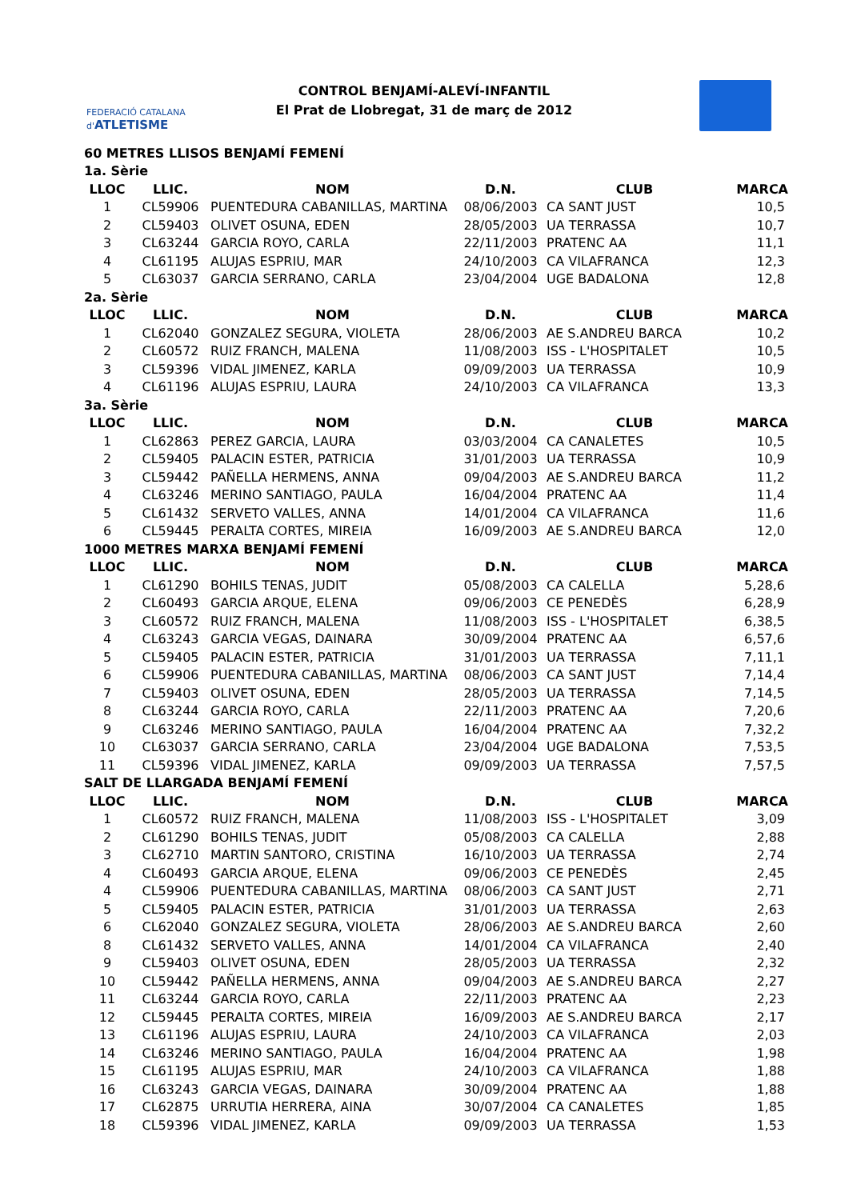FEDERACIÓ CATALANA d'ATLETISME
CONTROL BENJAMÍ-ALEVÍ-INFANTIL
El Prat de Llobregat, 31 de març de 2012
| 60 METRES LLISOS BENJAMÍ FEMENÍ | | | | | |
| 1a. Sèrie | | | | | |
| LLOC | LLIC. | NOM | D.N. | CLUB | MARCA |
| 1 | CL59906 | PUENTEDURA CABANILLAS, MARTINA | 08/06/2003 | CA SANT JUST | 10,5 |
| 2 | CL59403 | OLIVET OSUNA, EDEN | 28/05/2003 | UA TERRASSA | 10,7 |
| 3 | CL63244 | GARCIA ROYO, CARLA | 22/11/2003 | PRATENC AA | 11,1 |
| 4 | CL61195 | ALUJAS ESPRIU, MAR | 24/10/2003 | CA VILAFRANCA | 12,3 |
| 5 | CL63037 | GARCIA SERRANO, CARLA | 23/04/2004 | UGE BADALONA | 12,8 |
| 2a. Sèrie | | | | | |
| LLOC | LLIC. | NOM | D.N. | CLUB | MARCA |
| 1 | CL62040 | GONZALEZ SEGURA, VIOLETA | 28/06/2003 | AE S.ANDREU BARCA | 10,2 |
| 2 | CL60572 | RUIZ FRANCH, MALENA | 11/08/2003 | ISS - L'HOSPITALET | 10,5 |
| 3 | CL59396 | VIDAL JIMENEZ, KARLA | 09/09/2003 | UA TERRASSA | 10,9 |
| 4 | CL61196 | ALUJAS ESPRIU, LAURA | 24/10/2003 | CA VILAFRANCA | 13,3 |
| 3a. Sèrie | | | | | |
| LLOC | LLIC. | NOM | D.N. | CLUB | MARCA |
| 1 | CL62863 | PEREZ GARCIA, LAURA | 03/03/2004 | CA CANALETES | 10,5 |
| 2 | CL59405 | PALACIN ESTER, PATRICIA | 31/01/2003 | UA TERRASSA | 10,9 |
| 3 | CL59442 | PAÑELLA HERMENS, ANNA | 09/04/2003 | AE S.ANDREU BARCA | 11,2 |
| 4 | CL63246 | MERINO SANTIAGO, PAULA | 16/04/2004 | PRATENC AA | 11,4 |
| 5 | CL61432 | SERVETO VALLES, ANNA | 14/01/2004 | CA VILAFRANCA | 11,6 |
| 6 | CL59445 | PERALTA CORTES, MIREIA | 16/09/2003 | AE S.ANDREU BARCA | 12,0 |
| 1000 METRES MARXA BENJAMÍ FEMENÍ | | | | | |
| LLOC | LLIC. | NOM | D.N. | CLUB | MARCA |
| 1 | CL61290 | BOHILS TENAS, JUDIT | 05/08/2003 | CA CALELLA | 5,28,6 |
| 2 | CL60493 | GARCIA ARQUE, ELENA | 09/06/2003 | CE PENEDÈS | 6,28,9 |
| 3 | CL60572 | RUIZ FRANCH, MALENA | 11/08/2003 | ISS - L'HOSPITALET | 6,38,5 |
| 4 | CL63243 | GARCIA VEGAS, DAINARA | 30/09/2004 | PRATENC AA | 6,57,6 |
| 5 | CL59405 | PALACIN ESTER, PATRICIA | 31/01/2003 | UA TERRASSA | 7,11,1 |
| 6 | CL59906 | PUENTEDURA CABANILLAS, MARTINA | 08/06/2003 | CA SANT JUST | 7,14,4 |
| 7 | CL59403 | OLIVET OSUNA, EDEN | 28/05/2003 | UA TERRASSA | 7,14,5 |
| 8 | CL63244 | GARCIA ROYO, CARLA | 22/11/2003 | PRATENC AA | 7,20,6 |
| 9 | CL63246 | MERINO SANTIAGO, PAULA | 16/04/2004 | PRATENC AA | 7,32,2 |
| 10 | CL63037 | GARCIA SERRANO, CARLA | 23/04/2004 | UGE BADALONA | 7,53,5 |
| 11 | CL59396 | VIDAL JIMENEZ, KARLA | 09/09/2003 | UA TERRASSA | 7,57,5 |
| SALT DE LLARGADA BENJAMÍ FEMENÍ | | | | | |
| LLOC | LLIC. | NOM | D.N. | CLUB | MARCA |
| 1 | CL60572 | RUIZ FRANCH, MALENA | 11/08/2003 | ISS - L'HOSPITALET | 3,09 |
| 2 | CL61290 | BOHILS TENAS, JUDIT | 05/08/2003 | CA CALELLA | 2,88 |
| 3 | CL62710 | MARTIN SANTORO, CRISTINA | 16/10/2003 | UA TERRASSA | 2,74 |
| 4 | CL60493 | GARCIA ARQUE, ELENA | 09/06/2003 | CE PENEDÈS | 2,45 |
| 4 | CL59906 | PUENTEDURA CABANILLAS, MARTINA | 08/06/2003 | CA SANT JUST | 2,71 |
| 5 | CL59405 | PALACIN ESTER, PATRICIA | 31/01/2003 | UA TERRASSA | 2,63 |
| 6 | CL62040 | GONZALEZ SEGURA, VIOLETA | 28/06/2003 | AE S.ANDREU BARCA | 2,60 |
| 8 | CL61432 | SERVETO VALLES, ANNA | 14/01/2004 | CA VILAFRANCA | 2,40 |
| 9 | CL59403 | OLIVET OSUNA, EDEN | 28/05/2003 | UA TERRASSA | 2,32 |
| 10 | CL59442 | PAÑELLA HERMENS, ANNA | 09/04/2003 | AE S.ANDREU BARCA | 2,27 |
| 11 | CL63244 | GARCIA ROYO, CARLA | 22/11/2003 | PRATENC AA | 2,23 |
| 12 | CL59445 | PERALTA CORTES, MIREIA | 16/09/2003 | AE S.ANDREU BARCA | 2,17 |
| 13 | CL61196 | ALUJAS ESPRIU, LAURA | 24/10/2003 | CA VILAFRANCA | 2,03 |
| 14 | CL63246 | MERINO SANTIAGO, PAULA | 16/04/2004 | PRATENC AA | 1,98 |
| 15 | CL61195 | ALUJAS ESPRIU, MAR | 24/10/2003 | CA VILAFRANCA | 1,88 |
| 16 | CL63243 | GARCIA VEGAS, DAINARA | 30/09/2004 | PRATENC AA | 1,88 |
| 17 | CL62875 | URRUTIA HERRERA, AINA | 30/07/2004 | CA CANALETES | 1,85 |
| 18 | CL59396 | VIDAL JIMENEZ, KARLA | 09/09/2003 | UA TERRASSA | 1,53 |